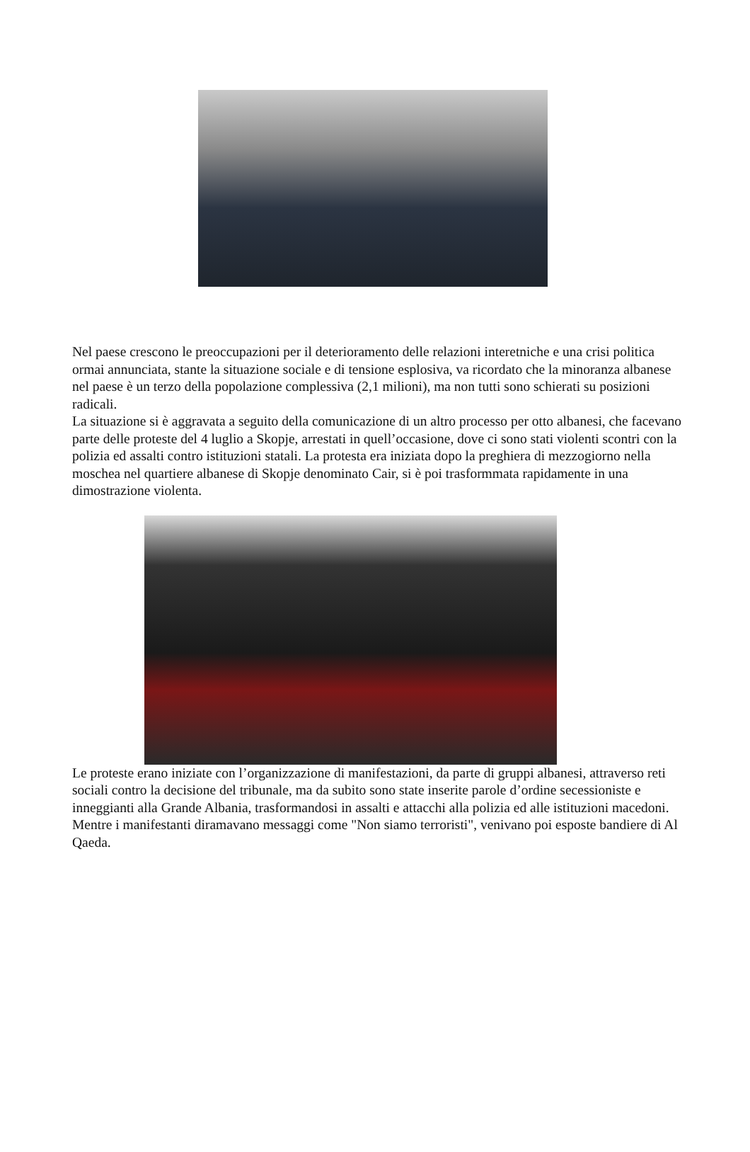Nel paese crescono le preoccupazioni per il deterioramento delle relazioni interetniche e una crisi politica ormai annunciata, stante la situazione sociale e di tensione esplosiva, va ricordato che la minoranza albanese nel paese è un terzo della popolazione complessiva (2,1 milioni), ma non tutti sono schierati su posizioni radicali.
La situazione si è aggravata a seguito della comunicazione di un altro processo per otto albanesi, che facevano parte delle proteste del 4 luglio a Skopje, arrestati in quell’occasione, dove ci sono stati violenti scontri con la polizia ed assalti contro istituzioni statali. La protesta era iniziata dopo la preghiera di mezzogiorno nella moschea nel quartiere albanese di Skopje denominato Cair, si è poi trasformmata rapidamente in una dimostrazione violenta.
Le proteste erano iniziate con l’organizzazione di manifestazioni, da parte di gruppi albanesi, attraverso reti sociali contro la decisione del tribunale, ma da subito sono state inserite parole d’ordine secessioniste e inneggianti alla Grande Albania, trasformandosi in assalti e attacchi alla polizia ed alle istituzioni macedoni. Mentre i manifestanti diramavano messaggi come "Non siamo terroristi", venivano poi esposte bandiere di Al Qaeda.